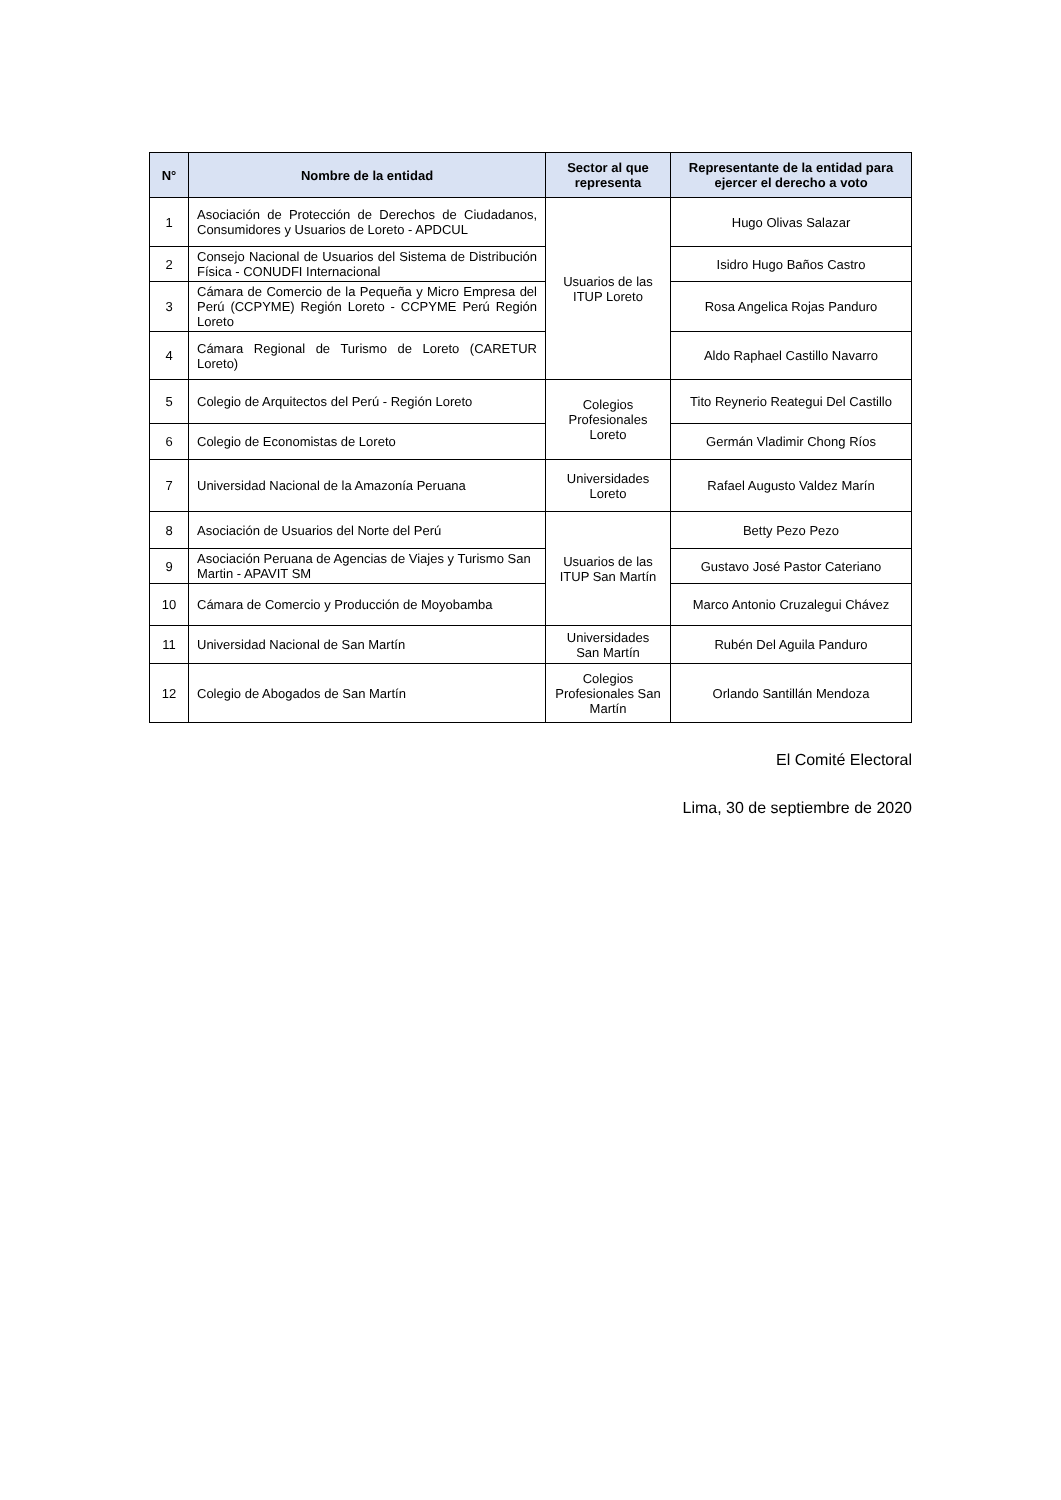| N° | Nombre de la entidad | Sector al que representa | Representante de la entidad para ejercer el derecho a voto |
| --- | --- | --- | --- |
| 1 | Asociación de Protección de Derechos de Ciudadanos, Consumidores y Usuarios de Loreto - APDCUL | Usuarios de las ITUP Loreto | Hugo Olivas Salazar |
| 2 | Consejo Nacional de Usuarios del Sistema de Distribución Física - CONUDFI Internacional | | Isidro Hugo Baños Castro |
| 3 | Cámara de Comercio de la Pequeña y Micro Empresa del Perú (CCPYME) Región Loreto - CCPYME Perú Región Loreto | | Rosa Angelica Rojas Panduro |
| 4 | Cámara Regional de Turismo de Loreto (CARETUR Loreto) | | Aldo Raphael Castillo Navarro |
| 5 | Colegio de Arquitectos del Perú - Región Loreto | Colegios Profesionales Loreto | Tito Reynerio Reategui Del Castillo |
| 6 | Colegio de Economistas de Loreto | | Germán Vladimir Chong Ríos |
| 7 | Universidad Nacional de la Amazonía Peruana | Universidades Loreto | Rafael Augusto Valdez Marín |
| 8 | Asociación de Usuarios del Norte del Perú | Usuarios de las ITUP San Martín | Betty Pezo Pezo |
| 9 | Asociación Peruana de Agencias de Viajes y Turismo San Martin - APAVIT SM | | Gustavo José Pastor Cateriano |
| 10 | Cámara de Comercio y Producción de Moyobamba | | Marco Antonio Cruzalegui Chávez |
| 11 | Universidad Nacional de San Martín | Universidades San Martín | Rubén Del Aguila Panduro |
| 12 | Colegio de Abogados de San Martín | Colegios Profesionales San Martín | Orlando Santillán Mendoza |
El Comité Electoral
Lima, 30 de septiembre de 2020